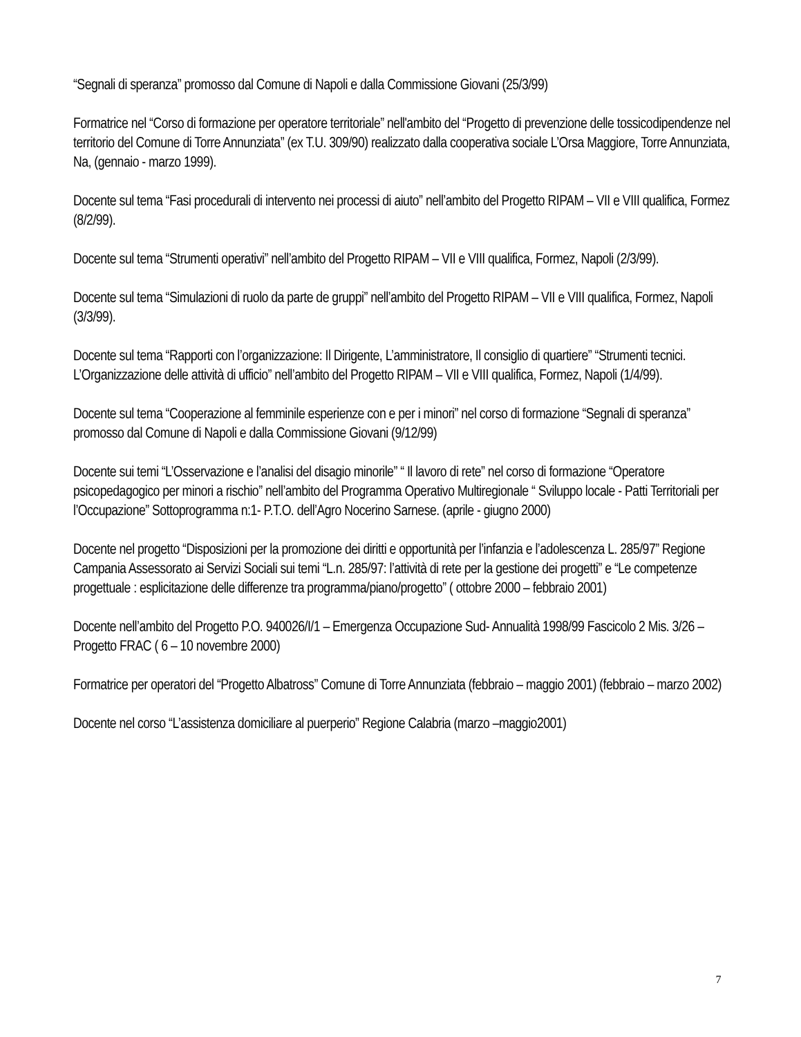“Segnali di speranza” promosso dal Comune di Napoli e dalla Commissione Giovani (25/3/99)
Formatrice nel “Corso di formazione per operatore territoriale” nell'ambito del “Progetto di prevenzione delle tossicodipendenze nel territorio del Comune di Torre Annunziata” (ex T.U. 309/90) realizzato dalla cooperativa sociale L’Orsa Maggiore, Torre Annunziata, Na, (gennaio - marzo 1999).
Docente sul tema “Fasi procedurali di intervento nei processi di aiuto” nell’ambito del Progetto RIPAM – VII e VIII qualifica, Formez (8/2/99).
Docente sul tema “Strumenti operativi” nell’ambito del Progetto RIPAM – VII e VIII qualifica, Formez, Napoli (2/3/99).
Docente sul tema “Simulazioni di ruolo da parte de gruppi” nell’ambito del Progetto RIPAM – VII e VIII qualifica, Formez, Napoli (3/3/99).
Docente sul tema “Rapporti con l’organizzazione: Il Dirigente, L’amministratore, Il consiglio di quartiere” “Strumenti tecnici. L’Organizzazione delle attività di ufficio” nell’ambito del Progetto RIPAM – VII e VIII qualifica, Formez, Napoli (1/4/99).
Docente sul tema “Cooperazione al femminile esperienze con e per i minori” nel corso di formazione “Segnali di speranza” promosso dal Comune di Napoli e dalla Commissione Giovani (9/12/99)
Docente sui temi “L’Osservazione e l’analisi del disagio minorile” “ Il lavoro di rete” nel corso di formazione “Operatore psicopedagogico per minori a rischio” nell’ambito del Programma Operativo Multiregionale “ Sviluppo locale - Patti Territoriali per l’Occupazione” Sottoprogramma n:1- P.T.O. dell’Agro Nocerino Sarnese. (aprile - giugno 2000)
Docente nel progetto “Disposizioni per la promozione dei diritti e opportunità per l’infanzia e l’adolescenza L. 285/97” Regione Campania Assessorato ai Servizi Sociali sui temi “L.n. 285/97: l’attività di rete per la gestione dei progetti” e “Le competenze progettuale : esplicitazione delle differenze tra programma/piano/progetto” ( ottobre 2000 – febbraio 2001)
Docente nell’ambito del Progetto P.O. 940026/I/1 – Emergenza Occupazione Sud- Annualità 1998/99 Fascicolo 2 Mis. 3/26 – Progetto FRAC ( 6 – 10 novembre 2000)
Formatrice per operatori del “Progetto Albatross” Comune di Torre Annunziata (febbraio – maggio 2001) (febbraio – marzo 2002)
Docente nel corso “L’assistenza domiciliare al puerperio” Regione Calabria (marzo –maggio2001)
7